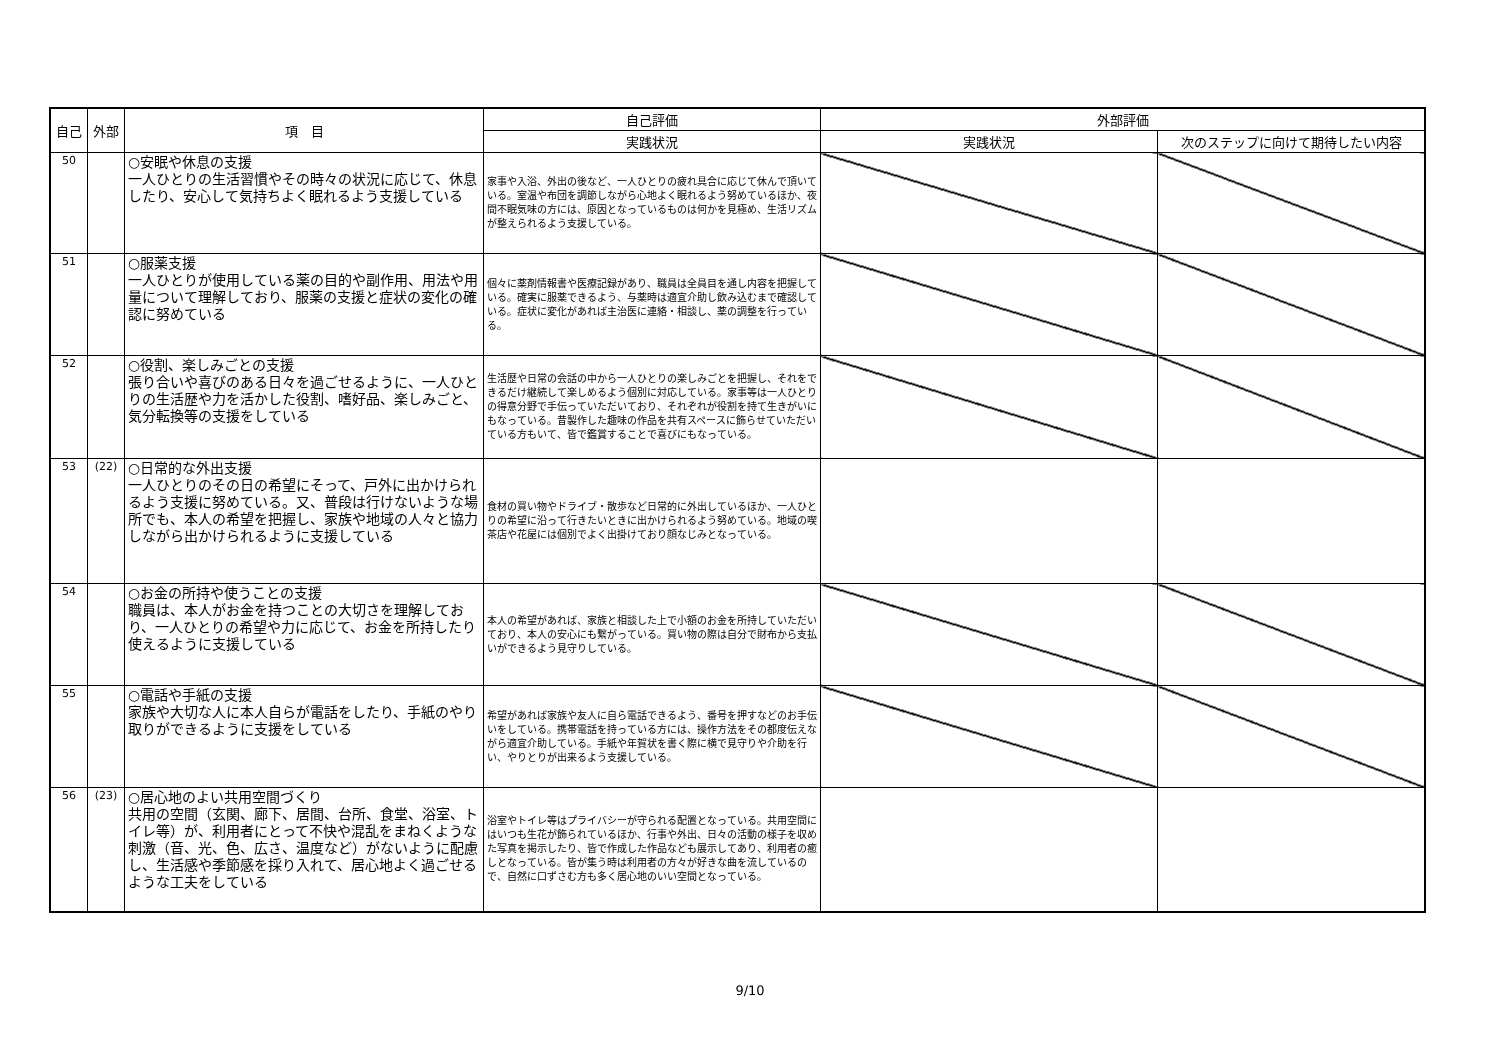| 自己 | 外部 | 項 目 | 自己評価 | 外部評価 | |
| --- | --- | --- | --- | --- | --- |
| | | | 実践状況 | 実践状況 | 次のステップに向けて期待したい内容 |
| 50 | | ○安眠や休息の支援 一人ひとりの生活習慣やその時々の状況に応じて、休息したり、安心して気持ちよく眠れるよう支援している | 家事や入浴、外出の後など、一人ひとりの疲れ具合に応じて休んで頂いている。室温や布団を調節しながら心地よく眠れるよう努めているほか、夜間不眠気味の方には、原因となっているものは何かを見極め、生活リズムが整えられるよう支援している。 | | |
| 51 | | ○服薬支援 一人ひとりが使用している薬の目的や副作用、用法や用量について理解しており、服薬の支援と症状の変化の確認に努めている | 個々に薬剤情報書や医療記録があり、職員は全員目を通し内容を把握している。確実に服薬できるよう、与薬時は適宜介助し飲み込むまで確認している。症状に変化があれば主治医に連絡・相談し、薬の調整を行っている。 | | |
| 52 | | ○役割、楽しみごとの支援 張り合いや喜びのある日々を過ごせるように、一人ひとりの生活歴や力を活かした役割、嗜好品、楽しみごと、気分転換等の支援をしている | 生活歴や日常の会話の中から一人ひとりの楽しみごとを把握し、それをできるだけ継続して楽しめるよう個別に対応している。家事等は一人ひとりの得意分野で手伝っていただいており、それぞれが役割を持て生きがいにもなっている。昔製作した趣味の作品を共有スペースに飾らせていただいている方もいて、皆で鑑賞することで喜びにもなっている。 | | |
| 53 | (22) | ○日常的な外出支援 一人ひとりのその日の希望にそって、戸外に出かけられるよう支援に努めている。又、普段は行けないような場所でも、本人の希望を把握し、家族や地域の人々と協力しながら出かけられるように支援している | 食材の買い物やドライブ・散歩など日常的に外出しているほか、一人ひとりの希望に沿って行きたいときに出かけられるよう努めている。地域の喫茶店や花屋には個別でよく出掛けており顔なじみとなっている。 | | |
| 54 | | ○お金の所持や使うことの支援 職員は、本人がお金を持つことの大切さを理解しており、一人ひとりの希望や力に応じて、お金を所持したり使えるように支援している | 本人の希望があれば、家族と相談した上で小額のお金を所持していただいており、本人の安心にも繋がっている。買い物の際は自分で財布から支払いができるよう見守りしている。 | | |
| 55 | | ○電話や手紙の支援 家族や大切な人に本人自らが電話をしたり、手紙のやり取りができるように支援をしている | 希望があれば家族や友人に自ら電話できるよう、番号を押すなどのお手伝いをしている。携帯電話を持っている方には、操作方法をその都度伝えながら適宜介助している。手紙や年賀状を書く際に横で見守りや介助を行い、やりとりが出来るよう支援している。 | | |
| 56 | (23) | ○居心地のよい共用空間づくり 共用の空間（玄関、廊下、居間、台所、食堂、浴室、トイレ等）が、利用者にとって不快や混乱をまねくような刺激（音、光、色、広さ、温度など）がないように配慮し、生活感や季節感を採り入れて、居心地よく過ごせるような工夫をしている | 浴室やトイレ等はプライバシーが守られる配置となっている。共用空間にはいつも生花が飾られているほか、行事や外出、日々の活動の様子を収めた写真を掲示したり、皆で作成した作品なども展示してあり、利用者の癒しとなっている。皆が集う時は利用者の方々が好きな曲を流しているので、自然に口ずさむ方も多く居心地のいい空間となっている。 | | |
9/10